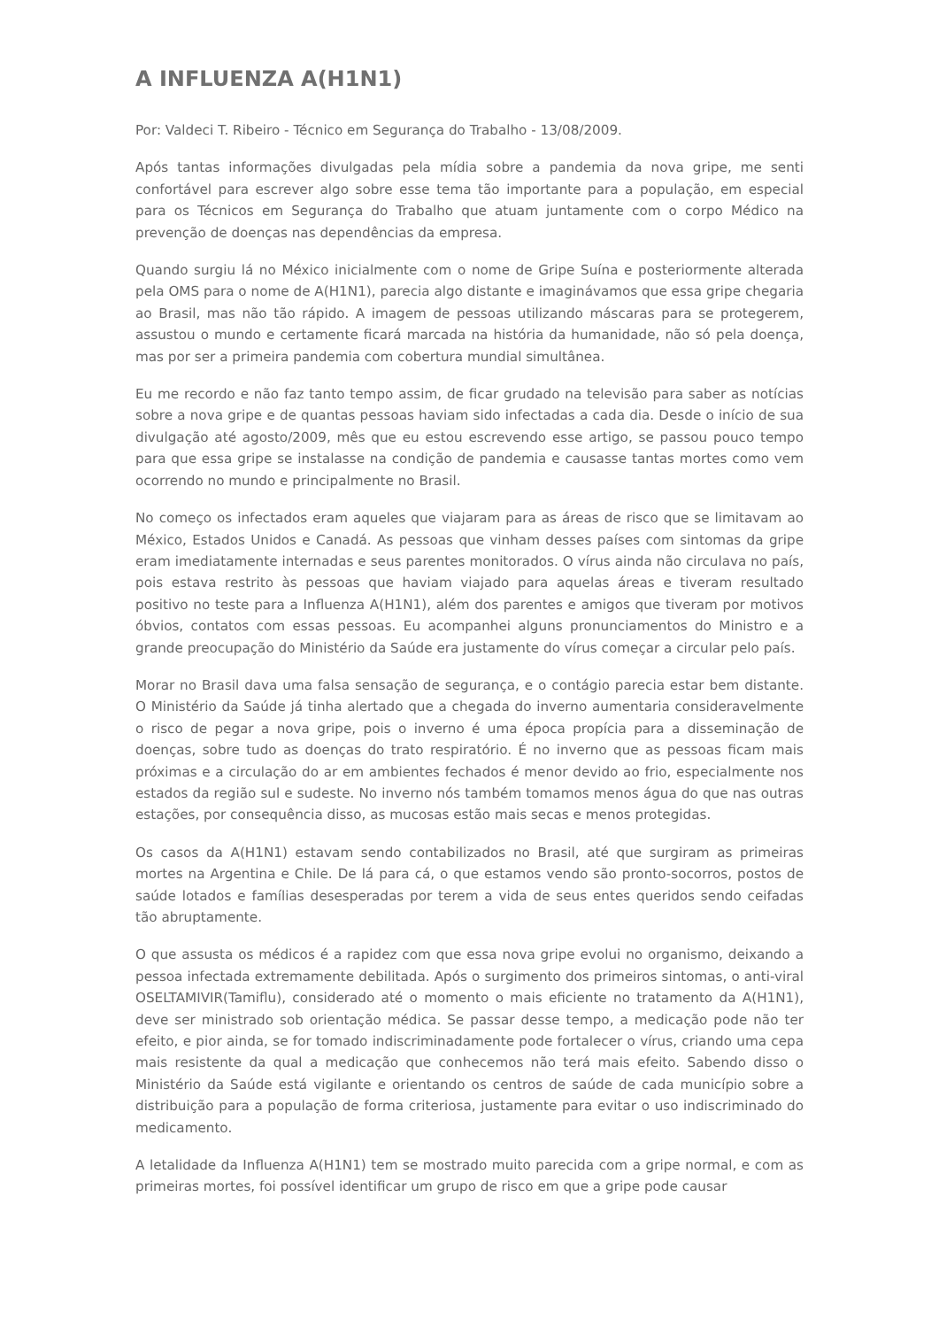A INFLUENZA A(H1N1)
Por: Valdeci T. Ribeiro - Técnico em Segurança do Trabalho - 13/08/2009.
Após tantas informações divulgadas pela mídia sobre a pandemia da nova gripe, me senti confortável para escrever algo sobre esse tema tão importante para a população, em especial para os Técnicos em Segurança do Trabalho que atuam juntamente com o corpo Médico na prevenção de doenças nas dependências da empresa.
Quando surgiu lá no México inicialmente com o nome de Gripe Suína e posteriormente alterada pela OMS para o nome de A(H1N1), parecia algo distante e imaginávamos que essa gripe chegaria ao Brasil, mas não tão rápido. A imagem de pessoas utilizando máscaras para se protegerem, assustou o mundo e certamente ficará marcada na história da humanidade, não só pela doença, mas por ser a primeira pandemia com cobertura mundial simultânea.
Eu me recordo e não faz tanto tempo assim, de ficar grudado na televisão para saber as notícias sobre a nova gripe e de quantas pessoas haviam sido infectadas a cada dia. Desde o início de sua divulgação até agosto/2009, mês que eu estou escrevendo esse artigo, se passou pouco tempo para que essa gripe se instalasse na condição de pandemia e causasse tantas mortes como vem ocorrendo no mundo e principalmente no Brasil.
No começo os infectados eram aqueles que viajaram para as áreas de risco que se limitavam ao México, Estados Unidos e Canadá. As pessoas que vinham desses países com sintomas da gripe eram imediatamente internadas e seus parentes monitorados. O vírus ainda não circulava no país, pois estava restrito às pessoas que haviam viajado para aquelas áreas e tiveram resultado positivo no teste para a Influenza A(H1N1), além dos parentes e amigos que tiveram por motivos óbvios, contatos com essas pessoas. Eu acompanhei alguns pronunciamentos do Ministro e a grande preocupação do Ministério da Saúde era justamente do vírus começar a circular pelo país.
Morar no Brasil dava uma falsa sensação de segurança, e o contágio parecia estar bem distante. O Ministério da Saúde já tinha alertado que a chegada do inverno aumentaria consideravelmente o risco de pegar a nova gripe, pois o inverno é uma época propícia para a disseminação de doenças, sobre tudo as doenças do trato respiratório. É no inverno que as pessoas ficam mais próximas e a circulação do ar em ambientes fechados é menor devido ao frio, especialmente nos estados da região sul e sudeste. No inverno nós também tomamos menos água do que nas outras estações, por consequência disso, as mucosas estão mais secas e menos protegidas.
Os casos da A(H1N1) estavam sendo contabilizados no Brasil, até que surgiram as primeiras mortes na Argentina e Chile. De lá para cá, o que estamos vendo são pronto-socorros, postos de saúde lotados e famílias desesperadas por terem a vida de seus entes queridos sendo ceifadas tão abruptamente.
O que assusta os médicos é a rapidez com que essa nova gripe evolui no organismo, deixando a pessoa infectada extremamente debilitada. Após o surgimento dos primeiros sintomas, o anti-viral OSELTAMIVIR(Tamiflu), considerado até o momento o mais eficiente no tratamento da A(H1N1), deve ser ministrado sob orientação médica. Se passar desse tempo, a medicação pode não ter efeito, e pior ainda, se for tomado indiscriminadamente pode fortalecer o vírus, criando uma cepa mais resistente da qual a medicação que conhecemos não terá mais efeito. Sabendo disso o Ministério da Saúde está vigilante e orientando os centros de saúde de cada município sobre a distribuição para a população de forma criteriosa, justamente para evitar o uso indiscriminado do medicamento.
A letalidade da Influenza A(H1N1) tem se mostrado muito parecida com a gripe normal, e com as primeiras mortes, foi possível identificar um grupo de risco em que a gripe pode causar